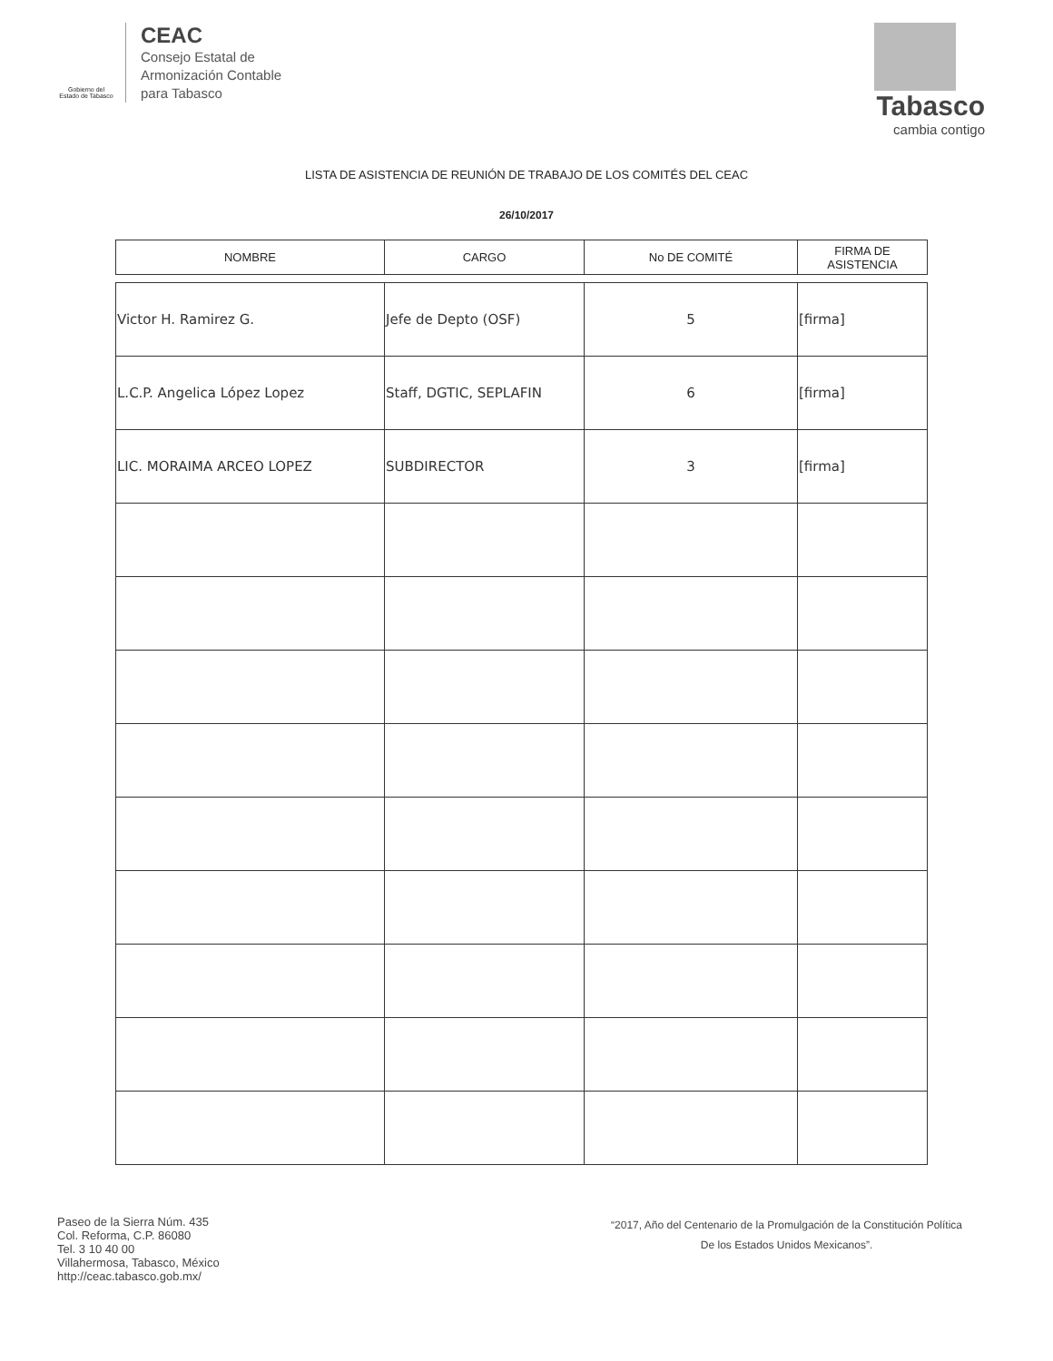Gobierno del
Estado de Tabasco
CEAC
Consejo Estatal de
Armonización Contable
para Tabasco
Tabasco
cambia contigo
LISTA DE ASISTENCIA DE REUNIÓN DE TRABAJO DE LOS COMITÉS DEL CEAC
26/10/2017
| NOMBRE | CARGO | No DE COMITÉ | FIRMA DE ASISTENCIA |
| --- | --- | --- | --- |
| Victor H. Ramirez G. | Jefe de Depto (OSF) | 5 | [firma] |
| L.C.P. Angelica López Lopez | Staff, DGTIC, SEPLAFIN | 6 | [firma] |
| LIC. MORAIMA ARCEO LOPEZ | SUBDIRECTOR | 3 | [firma] |
Paseo de la Sierra Núm. 435
Col. Reforma, C.P. 86080
Tel. 3 10 40 00
Villahermosa, Tabasco, México
http://ceac.tabasco.gob.mx/
“2017, Año del Centenario de la Promulgación de la Constitución Política
De los Estados Unidos Mexicanos”.